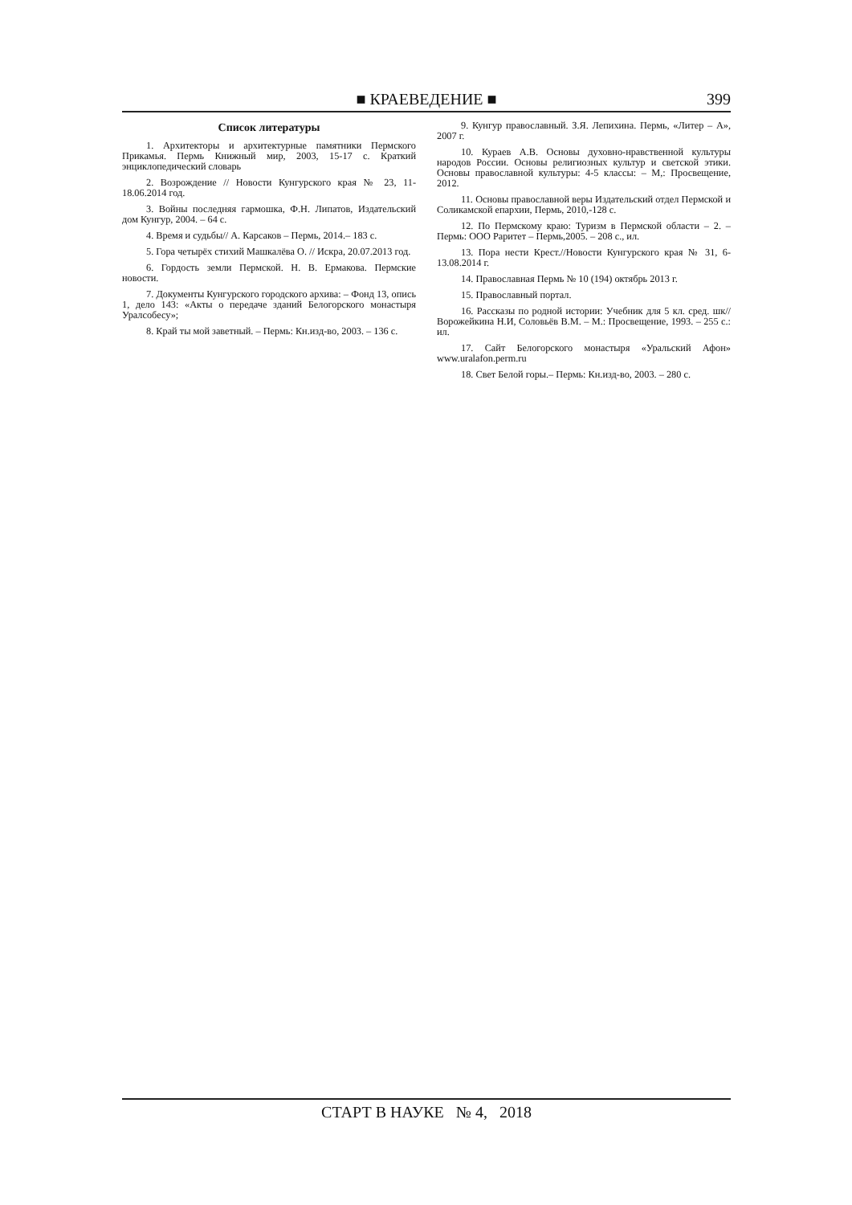■ КРАЕВЕДЕНИЕ ■
399
Список литературы
1. Архитекторы и архитектурные памятники Пермского Прикамья. Пермь Книжный мир, 2003, 15-17 с. Краткий энциклопедический словарь
2. Возрождение // Новости Кунгурского края № 23, 11-18.06.2014 год.
3. Войны последняя гармошка, Ф.Н. Липатов, Издательский дом Кунгур, 2004. – 64 с.
4. Время и судьбы// А. Карсаков – Пермь, 2014.– 183 с.
5. Гора четырёх стихий Машкалёва О. // Искра, 20.07.2013 год.
6. Гордость земли Пермской. Н. В. Ермакова. Пермские новости.
7. Документы Кунгурского городского архива: – Фонд 13, опись 1, дело 143: «Акты о передаче зданий Белогорского монастыря Уралсобесу»;
8. Край ты мой заветный. – Пермь: Кн.изд-во, 2003. – 136 с.
9. Кунгур православный. З.Я. Лепихина. Пермь, «Литер – А», 2007 г.
10. Кураев А.В. Основы духовно-нравственной культуры народов России. Основы религиозных культур и светской этики. Основы православной культуры: 4-5 классы: – М,: Просвещение, 2012.
11. Основы православной веры Издательский отдел Пермской и Соликамской епархии, Пермь, 2010,-128 с.
12. По Пермскому краю: Туризм в Пермской области – 2. – Пермь: ООО Раритет – Пермь,2005. – 208 с., ил.
13. Пора нести Крест.//Новости Кунгурского края № 31, 6-13.08.2014 г.
14. Православная Пермь № 10 (194) октябрь 2013 г.
15. Православный портал.
16. Рассказы по родной истории: Учебник для 5 кл. сред. шк// Ворожейкина Н.И, Соловьёв В.М. – М.: Просвещение, 1993. – 255 с.: ил.
17. Сайт Белогорского монастыря «Уральский Афон» www.uralafon.perm.ru
18. Свет Белой горы.– Пермь: Кн.изд-во, 2003. – 280 с.
СТАРТ В НАУКЕ № 4, 2018